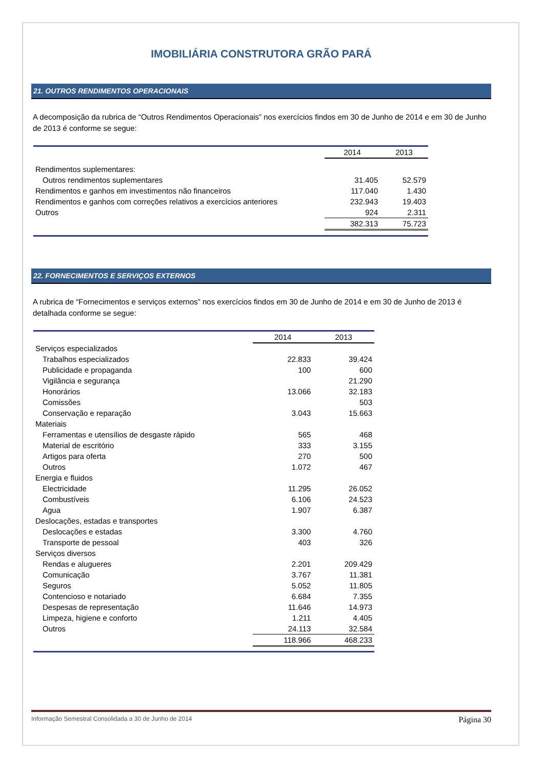IMOBILIÁRIA CONSTRUTORA GRÃO PARÁ
21. OUTROS RENDIMENTOS OPERACIONAIS
A decomposição da rubrica de “Outros Rendimentos Operacionais” nos exercícios findos em 30 de Junho de 2014 e em 30 de Junho de 2013 é conforme se segue:
| | 2014 | 2013 |
| Rendimentos suplementares: | | |
| Outros rendimentos suplementares | 31.405 | 52.579 |
| Rendimentos e ganhos em investimentos não financeiros | 117.040 | 1.430 |
| Rendimentos e ganhos com correções relativos a exercícios anteriores | 232.943 | 19.403 |
| Outros | 924 | 2.311 |
| | 382.313 | 75.723 |
22. FORNECIMENTOS E SERVIÇOS EXTERNOS
A rubrica de “Fornecimentos e serviços externos” nos exercícios findos em 30 de Junho de 2014 e em 30 de Junho de 2013 é detalhada conforme se segue:
| | 2014 | 2013 |
| Serviços especializados | | |
| Trabalhos especializados | 22.833 | 39.424 |
| Publicidade e propaganda | 100 | 600 |
| Vigilância e segurança | | 21.290 |
| Honorários | 13.066 | 32.183 |
| Comissões | | 503 |
| Conservação e reparação | 3.043 | 15.663 |
| Materiais | | |
| Ferramentas e utensílios de desgaste rápido | 565 | 468 |
| Material de escritório | 333 | 3.155 |
| Artigos para oferta | 270 | 500 |
| Outros | 1.072 | 467 |
| Energia e fluidos | | |
| Electricidade | 11.295 | 26.052 |
| Combustíveis | 6.106 | 24.523 |
| Agua | 1.907 | 6.387 |
| Deslocações, estadas e transportes | | |
| Deslocações e estadas | 3.300 | 4.760 |
| Transporte de pessoal | 403 | 326 |
| Serviços diversos | | |
| Rendas e alugueres | 2.201 | 209.429 |
| Comunicação | 3.767 | 11.381 |
| Seguros | 5.052 | 11.805 |
| Contencioso e notariado | 6.684 | 7.355 |
| Despesas de representação | 11.646 | 14.973 |
| Limpeza, higiene e conforto | 1.211 | 4.405 |
| Outros | 24.113 | 32.584 |
| | 118.966 | 468.233 |
Informação Semestral Consolidada a 30 de Junho de 2014 Página 30